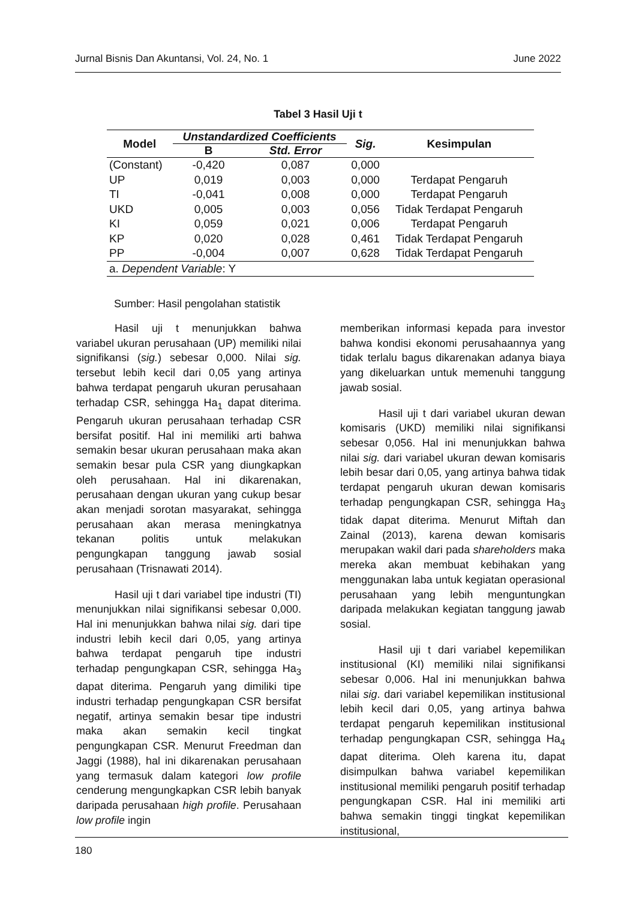Jurnal Bisnis Dan Akuntansi, Vol. 24, No. 1 June 2022
Tabel 3 Hasil Uji t
| Model | Unstandardized Coefficients | | Sig. | Kesimpulan |
| --- | --- | --- | --- | --- |
| | B | Std. Error | | |
| (Constant) | -0,420 | 0,087 | 0,000 | |
| UP | 0,019 | 0,003 | 0,000 | Terdapat Pengaruh |
| TI | -0,041 | 0,008 | 0,000 | Terdapat Pengaruh |
| UKD | 0,005 | 0,003 | 0,056 | Tidak Terdapat Pengaruh |
| KI | 0,059 | 0,021 | 0,006 | Terdapat Pengaruh |
| KP | 0,020 | 0,028 | 0,461 | Tidak Terdapat Pengaruh |
| PP | -0,004 | 0,007 | 0,628 | Tidak Terdapat Pengaruh |
| a. Dependent Variable : Y | | | | |
Sumber: Hasil pengolahan statistik
Hasil uji t menunjukkan bahwa variabel ukuran perusahaan (UP) memiliki nilai signifikansi (sig.) sebesar 0,000. Nilai sig. tersebut lebih kecil dari 0,05 yang artinya bahwa terdapat pengaruh ukuran perusahaan terhadap CSR, sehingga Ha<sub>1</sub> dapat diterima. Pengaruh ukuran perusahaan terhadap CSR bersifat positif. Hal ini memiliki arti bahwa semakin besar ukuran perusahaan maka akan semakin besar pula CSR yang diungkapkan oleh perusahaan. Hal ini dikarenakan, perusahaan dengan ukuran yang cukup besar akan menjadi sorotan masyarakat, sehingga perusahaan akan merasa meningkatnya tekanan politis untuk melakukan pengungkapan tanggung jawab sosial perusahaan (Trisnawati 2014).
Hasil uji t dari variabel tipe industri (TI) menunjukkan nilai signifikansi sebesar 0,000. Hal ini menunjukkan bahwa nilai sig. dari tipe industri lebih kecil dari 0,05, yang artinya bahwa terdapat pengaruh tipe industri terhadap pengungkapan CSR, sehingga Ha<sub>3</sub> dapat diterima. Pengaruh yang dimiliki tipe industri terhadap pengungkapan CSR bersifat negatif, artinya semakin besar tipe industri maka akan semakin kecil tingkat pengungkapan CSR. Menurut Freedman dan Jaggi (1988), hal ini dikarenakan perusahaan yang termasuk dalam kategori low profile cenderung mengungkapkan CSR lebih banyak daripada perusahaan high profile. Perusahaan low profile ingin
memberikan informasi kepada para investor bahwa kondisi ekonomi perusahaannya yang tidak terlalu bagus dikarenakan adanya biaya yang dikeluarkan untuk memenuhi tanggung jawab sosial.
Hasil uji t dari variabel ukuran dewan komisaris (UKD) memiliki nilai signifikansi sebesar 0,056. Hal ini menunjukkan bahwa nilai sig. dari variabel ukuran dewan komisaris lebih besar dari 0,05, yang artinya bahwa tidak terdapat pengaruh ukuran dewan komisaris terhadap pengungkapan CSR, sehingga Ha<sub>3</sub> tidak dapat diterima. Menurut Miftah dan Zainal (2013), karena dewan komisaris merupakan wakil dari pada shareholders maka mereka akan membuat kebihakan yang menggunakan laba untuk kegiatan operasional perusahaan yang lebih menguntungkan daripada melakukan kegiatan tanggung jawab sosial.
Hasil uji t dari variabel kepemilikan institusional (KI) memiliki nilai signifikansi sebesar 0,006. Hal ini menunjukkan bahwa nilai sig. dari variabel kepemilikan institusional lebih kecil dari 0,05, yang artinya bahwa terdapat pengaruh kepemilikan institusional terhadap pengungkapan CSR, sehingga Ha<sub>4</sub> dapat diterima. Oleh karena itu, dapat disimpulkan bahwa variabel kepemilikan institusional memiliki pengaruh positif terhadap pengungkapan CSR. Hal ini memiliki arti bahwa semakin tinggi tingkat kepemilikan institusional,
180